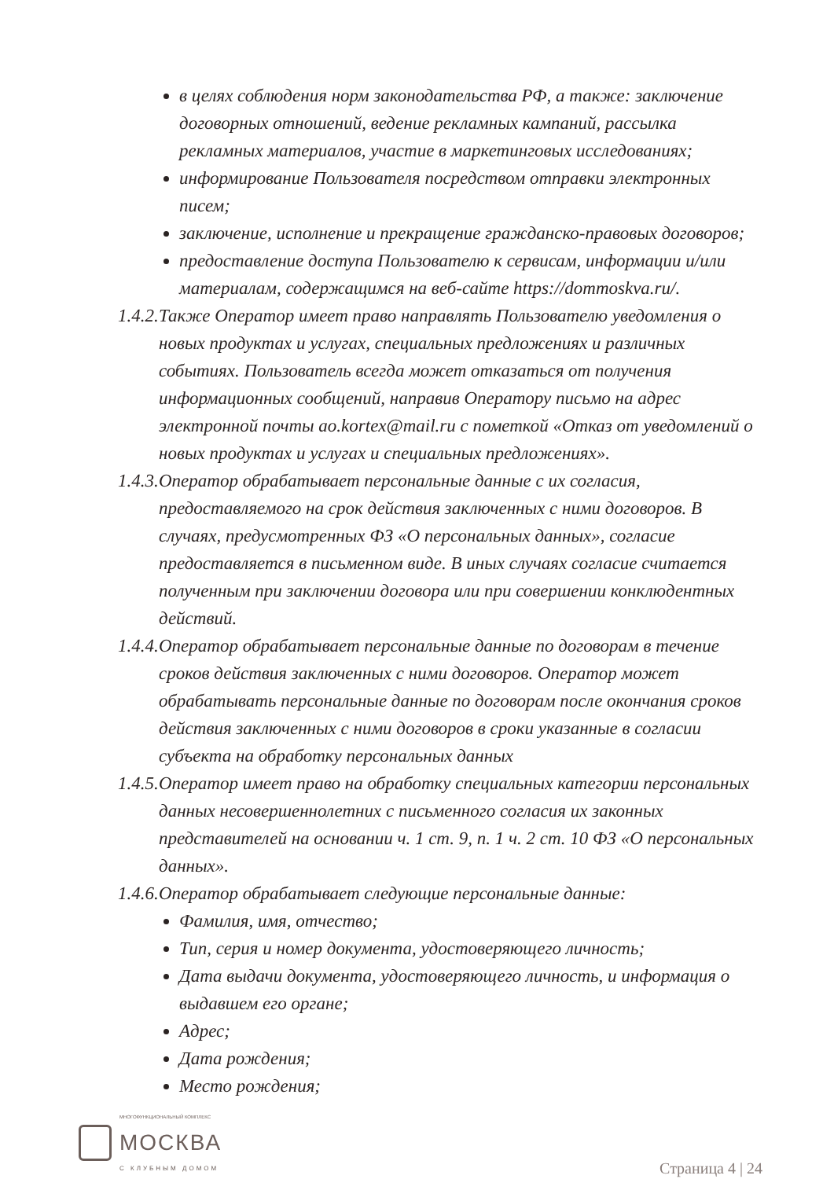в целях соблюдения норм законодательства РФ, а также: заключение договорных отношений, ведение рекламных кампаний, рассылка рекламных материалов, участие в маркетинговых исследованиях;
информирование Пользователя посредством отправки электронных писем;
заключение, исполнение и прекращение гражданско-правовых договоров;
предоставление доступа Пользователю к сервисам, информации и/или материалам, содержащимся на веб-сайте https://dommoskva.ru/.
1.4.2. Также Оператор имеет право направлять Пользователю уведомления о новых продуктах и услугах, специальных предложениях и различных событиях. Пользователь всегда может отказаться от получения информационных сообщений, направив Оператору письмо на адрес электронной почты ao.kortex@mail.ru с пометкой «Отказ от уведомлений о новых продуктах и услугах и специальных предложениях».
1.4.3. Оператор обрабатывает персональные данные с их согласия, предоставляемого на срок действия заключенных с ними договоров. В случаях, предусмотренных ФЗ «О персональных данных», согласие предоставляется в письменном виде. В иных случаях согласие считается полученным при заключении договора или при совершении конклюдентных действий.
1.4.4. Оператор обрабатывает персональные данные по договорам в течение сроков действия заключенных с ними договоров. Оператор может обрабатывать персональные данные по договорам после окончания сроков действия заключенных с ними договоров в сроки указанные в согласии субъекта на обработку персональных данных
1.4.5. Оператор имеет право на обработку специальных категории персональных данных несовершеннолетних с письменного согласия их законных представителей на основании ч. 1 ст. 9, п. 1 ч. 2 ст. 10 ФЗ «О персональных данных».
1.4.6. Оператор обрабатывает следующие персональные данные:
Фамилия, имя, отчество;
Тип, серия и номер документа, удостоверяющего личность;
Дата выдачи документа, удостоверяющего личность, и информация о выдавшем его органе;
Адрес;
Дата рождения;
Место рождения;
МНОГОФУНКЦИОНАЛЬНЫЙ КОМПЛЕКС
МОСКВА
С КЛУБНЫМ ДОМОМ
Страница 4 | 24